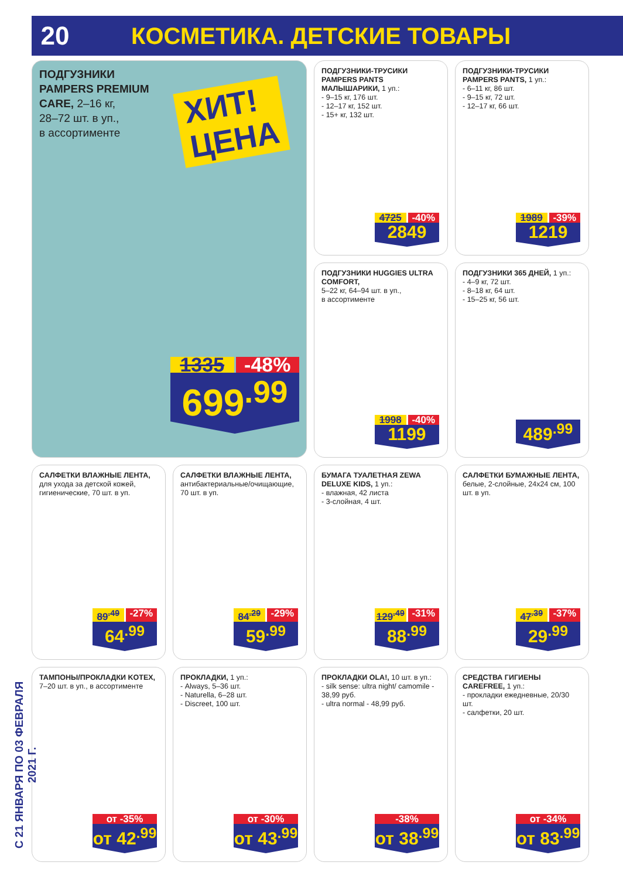20 КОСМЕТИКА. ДЕТСКИЕ ТОВАРЫ
ПОДГУЗНИКИ
PAMPERS PREMIUM
CARE, 2–16 кг,
28–72 шт. в уп.,
в ассортименте
ХИТ!
ЦЕНА
1335 -48%
699<sup>.99</sup>
ПОДГУЗНИКИ-ТРУСИКИ PAMPERS PANTS МАЛЫШАРИКИ, 1 уп.:
- 9–15 кг, 176 шт.
- 12–17 кг, 152 шт.
- 15+ кг, 132 шт.
4725 -40%
2849
ПОДГУЗНИКИ-ТРУСИКИ PAMPERS PANTS, 1 уп.:
- 6–11 кг, 86 шт.
- 9–15 кг, 72 шт.
- 12–17 кг, 66 шт.
1989 -39%
1219
ПОДГУЗНИКИ HUGGIES ULTRA COMFORT,
5–22 кг, 64–94 шт. в уп.,
в ассортименте
1998 -40%
1199
ПОДГУЗНИКИ 365 ДНЕЙ, 1 уп.:
- 4–9 кг, 72 шт.
- 8–18 кг, 64 шт.
- 15–25 кг, 56 шт.
489<sup>.99</sup>
САЛФЕТКИ ВЛАЖНЫЕ ЛЕНТА, для ухода за детской кожей, гигиенические, 70 шт. в уп.
89<sup>.49</sup> -27%
64<sup>.99</sup>
САЛФЕТКИ ВЛАЖНЫЕ ЛЕНТА, антибактериальные/очищающие, 70 шт. в уп.
84<sup>.29</sup> -29%
59<sup>.99</sup>
БУМАГА ТУАЛЕТНАЯ ZEWA DELUXE KIDS, 1 уп.:
- влажная, 42 листа
- 3-слойная, 4 шт.
129<sup>.49</sup> -31%
88<sup>.99</sup>
САЛФЕТКИ БУМАЖНЫЕ ЛЕНТА, белые, 2-слойные, 24х24 см, 100 шт. в уп.
47<sup>.39</sup> -37%
29<sup>.99</sup>
ТАМПОНЫ/ПРОКЛАДКИ KOTEX, 7–20 шт. в уп., в ассортименте
от -35%
от 42<sup>.99</sup>
ПРОКЛАДКИ, 1 уп.:
- Always, 5–36 шт.
- Naturella, 6–28 шт.
- Discreet, 100 шт.
от -30%
от 43<sup>.99</sup>
ПРОКЛАДКИ OLA!, 10 шт. в уп.:
- silk sense: ultra night/ camomile - 38,99 руб.
- ultra normal - 48,99 руб.
-38%
от 38<sup>.99</sup>
СРЕДСТВА ГИГИЕНЫ CAREFREE, 1 уп.:
- прокладки ежедневные, 20/30 шт.
- салфетки, 20 шт.
от -34%
от 83<sup>.99</sup>
С 21 ЯНВАРЯ ПО 03 ФЕВРАЛЯ 2021 Г.